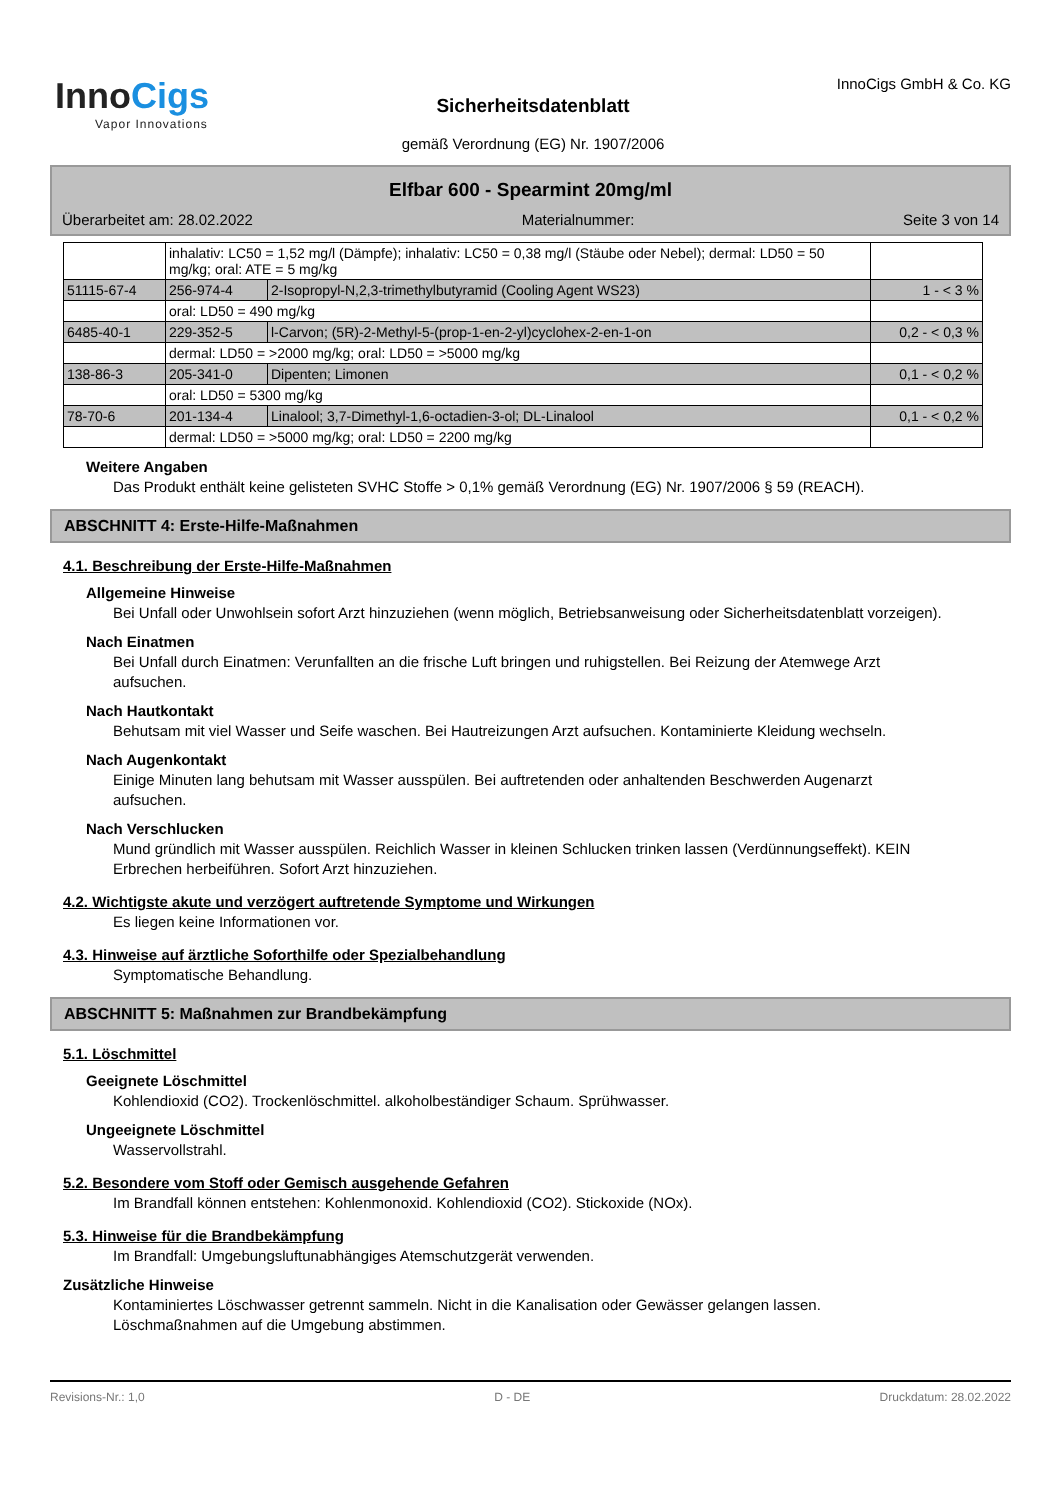InnoCigs
Vapor Innovations
Sicherheitsdatenblatt
gemäß Verordnung (EG) Nr. 1907/2006
InnoCigs GmbH & Co. KG
Elfbar 600 - Spearmint 20mg/ml
Überarbeitet am: 28.02.2022 Materialnummer: Seite 3 von 14
| | inhalativ: LC50 = 1,52 mg/l (Dämpfe); inhalativ: LC50 = 0,38 mg/l (Stäube oder Nebel); dermal: LD50 = 50 mg/kg; oral: ATE = 5 mg/kg | | |
| 51115-67-4 | 256-974-4 | 2-Isopropyl-N,2,3-trimethylbutyramid (Cooling Agent WS23) | 1 - < 3 % |
| | oral: LD50 = 490 mg/kg | | |
| 6485-40-1 | 229-352-5 | l-Carvon; (5R)-2-Methyl-5-(prop-1-en-2-yl)cyclohex-2-en-1-on | 0,2 - < 0,3 % |
| | dermal: LD50 = >2000 mg/kg; oral: LD50 = >5000 mg/kg | | |
| 138-86-3 | 205-341-0 | Dipenten; Limonen | 0,1 - < 0,2 % |
| | oral: LD50 = 5300 mg/kg | | |
| 78-70-6 | 201-134-4 | Linalool; 3,7-Dimethyl-1,6-octadien-3-ol; DL-Linalool | 0,1 - < 0,2 % |
| | dermal: LD50 = >5000 mg/kg; oral: LD50 = 2200 mg/kg | | |
Weitere Angaben
Das Produkt enthält keine gelisteten SVHC Stoffe > 0,1% gemäß Verordnung (EG) Nr. 1907/2006 § 59 (REACH).
ABSCHNITT 4: Erste-Hilfe-Maßnahmen
4.1. Beschreibung der Erste-Hilfe-Maßnahmen
Allgemeine Hinweise
Bei Unfall oder Unwohlsein sofort Arzt hinzuziehen (wenn möglich, Betriebsanweisung oder Sicherheitsdatenblatt vorzeigen).
Nach Einatmen
Bei Unfall durch Einatmen: Verunfallten an die frische Luft bringen und ruhigstellen. Bei Reizung der Atemwege Arzt aufsuchen.
Nach Hautkontakt
Behutsam mit viel Wasser und Seife waschen. Bei Hautreizungen Arzt aufsuchen. Kontaminierte Kleidung wechseln.
Nach Augenkontakt
Einige Minuten lang behutsam mit Wasser ausspülen. Bei auftretenden oder anhaltenden Beschwerden Augenarzt aufsuchen.
Nach Verschlucken
Mund gründlich mit Wasser ausspülen. Reichlich Wasser in kleinen Schlucken trinken lassen (Verdünnungseffekt). KEIN Erbrechen herbeiführen. Sofort Arzt hinzuziehen.
4.2. Wichtigste akute und verzögert auftretende Symptome und Wirkungen
Es liegen keine Informationen vor.
4.3. Hinweise auf ärztliche Soforthilfe oder Spezialbehandlung
Symptomatische Behandlung.
ABSCHNITT 5: Maßnahmen zur Brandbekämpfung
5.1. Löschmittel
Geeignete Löschmittel
Kohlendioxid (CO2). Trockenlöschmittel. alkoholbeständiger Schaum. Sprühwasser.
Ungeeignete Löschmittel
Wasservollstrahl.
5.2. Besondere vom Stoff oder Gemisch ausgehende Gefahren
Im Brandfall können entstehen: Kohlenmonoxid. Kohlendioxid (CO2). Stickoxide (NOx).
5.3. Hinweise für die Brandbekämpfung
Im Brandfall: Umgebungsluftunabhängiges Atemschutzgerät verwenden.
Zusätzliche Hinweise
Kontaminiertes Löschwasser getrennt sammeln. Nicht in die Kanalisation oder Gewässer gelangen lassen. Löschmaßnahmen auf die Umgebung abstimmen.
Revisions-Nr.: 1,0 D - DE Druckdatum: 28.02.2022